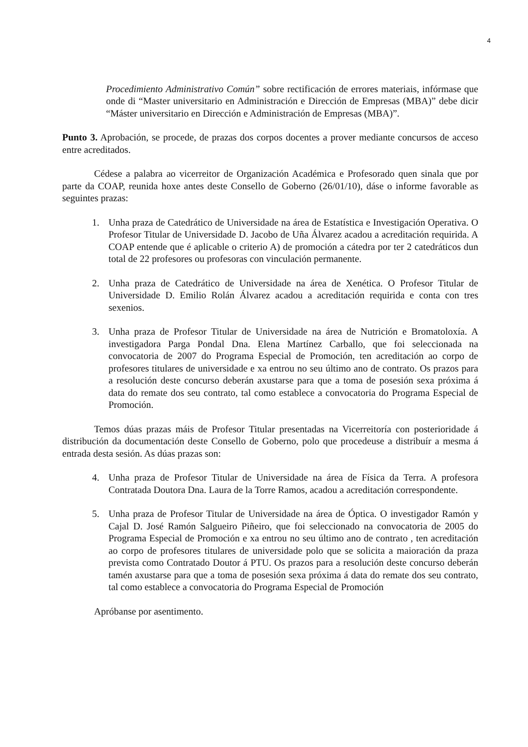4
Procedimiento Administrativo Común” sobre rectificación de errores materiais, infórmase que onde di “Master universitario en Administración e Dirección de Empresas (MBA)” debe dicir “Máster universitario en Dirección e Administración de Empresas (MBA)”.
Punto 3. Aprobación, se procede, de prazas dos corpos docentes a prover mediante concursos de acceso entre acreditados.
Cédese a palabra ao vicerreitor de Organización Académica e Profesorado quen sinala que por parte da COAP, reunida hoxe antes deste Consello de Goberno (26/01/10), dáse o informe favorable as seguintes prazas:
1. Unha praza de Catedrático de Universidade na área de Estatística e Investigación Operativa. O Profesor Titular de Universidade D. Jacobo de Uña Álvarez acadou a acreditación requirida. A COAP entende que é aplicable o criterio A) de promoción a cátedra por ter 2 catedráticos dun total de 22 profesores ou profesoras con vinculación permanente.
2. Unha praza de Catedrático de Universidade na área de Xenética. O Profesor Titular de Universidade D. Emilio Rolán Álvarez acadou a acreditación requirida e conta con tres sexenios.
3. Unha praza de Profesor Titular de Universidade na área de Nutrición e Bromatoloxía. A investigadora Parga Pondal Dna. Elena Martínez Carballo, que foi seleccionada na convocatoria de 2007 do Programa Especial de Promoción, ten acreditación ao corpo de profesores titulares de universidade e xa entrou no seu último ano de contrato. Os prazos para a resolución deste concurso deberán axustarse para que a toma de posesión sexa próxima á data do remate dos seu contrato, tal como establece a convocatoria do Programa Especial de Promoción.
Temos dúas prazas máis de Profesor Titular presentadas na Vicerreitoría con posterioridade á distribución da documentación deste Consello de Goberno, polo que procedeuse a distribuír a mesma á entrada desta sesión. As dúas prazas son:
4. Unha praza de Profesor Titular de Universidade na área de Física da Terra. A profesora Contratada Doutora Dna. Laura de la Torre Ramos, acadou a acreditación correspondente.
5. Unha praza de Profesor Titular de Universidade na área de Óptica. O investigador Ramón y Cajal D. José Ramón Salgueiro Piñeiro, que foi seleccionado na convocatoria de 2005 do Programa Especial de Promoción e xa entrou no seu último ano de contrato , ten acreditación ao corpo de profesores titulares de universidade polo que se solicita a maioración da praza prevista como Contratado Doutor á PTU. Os prazos para a resolución deste concurso deberán tamén axustarse para que a toma de posesión sexa próxima á data do remate dos seu contrato, tal como establece a convocatoria do Programa Especial de Promoción
Apróbanse por asentimento.